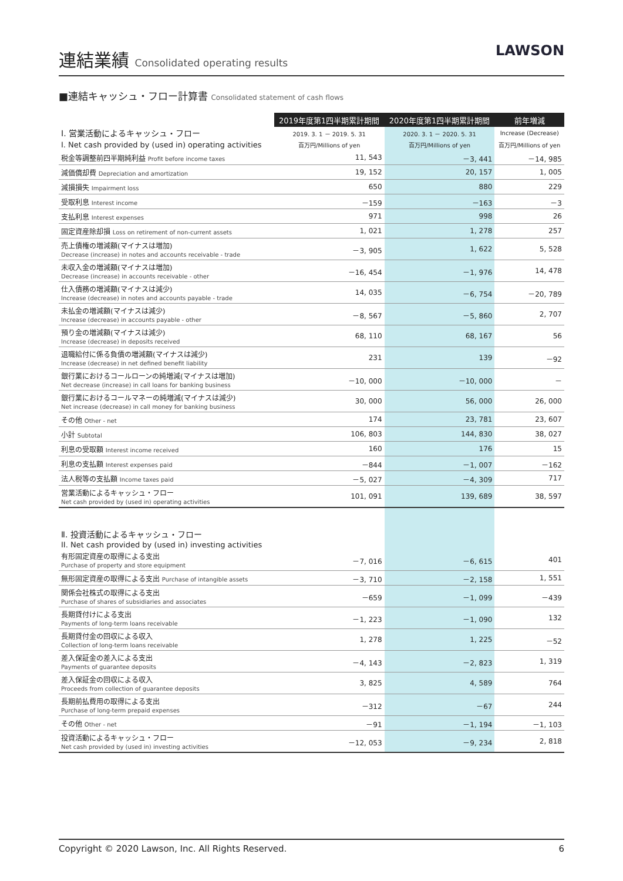連結業績 Consolidated operating results
LAWSON
■連結キャッシュ・フロー計算書 Consolidated statement of cash flows
| | 2019年度第1四半期累計期間 | 2020年度第1四半期累計期間 | 前年増減 |
| --- | --- | --- | --- |
| Ⅰ. 営業活動によるキャッシュ・フロー | 2019. 3. 1 － 2019. 5. 31 | 2020. 3. 1 － 2020. 5. 31 | Increase (Decrease) |
| I. Net cash provided by (used in) operating activities | 百万円/Millions of yen | 百万円/Millions of yen | 百万円/Millions of yen |
| 税金等調整前四半期純利益 Profit before income taxes | 11, 543 | －3, 441 | －14, 985 |
| 減価償却費 Depreciation and amortization | 19, 152 | 20, 157 | 1, 005 |
| 減損損失 Impairment loss | 650 | 880 | 229 |
| 受取利息 Interest income | －159 | －163 | －3 |
| 支払利息 Interest expenses | 971 | 998 | 26 |
| 固定資産除却損 Loss on retirement of non-current assets | 1, 021 | 1, 278 | 257 |
| 売上債権の増減額(マイナスは増加) Decrease (increase) in notes and accounts receivable - trade | －3, 905 | 1, 622 | 5, 528 |
| 未収入金の増減額(マイナスは増加) Decrease (increase) in accounts receivable - other | －16, 454 | －1, 976 | 14, 478 |
| 仕入債務の増減額(マイナスは減少) Increase (decrease) in notes and accounts payable - trade | 14, 035 | －6, 754 | －20, 789 |
| 未払金の増減額(マイナスは減少) Increase (decrease) in accounts payable - other | －8, 567 | －5, 860 | 2, 707 |
| 預り金の増減額(マイナスは減少) Increase (decrease) in deposits received | 68, 110 | 68, 167 | 56 |
| 退職給付に係る負債の増減額(マイナスは減少) Increase (decrease) in net defined benefit liability | 231 | 139 | －92 |
| 銀行業におけるコールローンの純増減(マイナスは増加) Net decrease (increase) in call loans for banking business | －10, 000 | －10, 000 | － |
| 銀行業におけるコールマネーの純増減(マイナスは減少) Net increase (decrease) in call money for banking business | 30, 000 | 56, 000 | 26, 000 |
| その他 Other - net | 174 | 23, 781 | 23, 607 |
| 小計 Subtotal | 106, 803 | 144, 830 | 38, 027 |
| 利息の受取額 Interest income received | 160 | 176 | 15 |
| 利息の支払額 Interest expenses paid | －844 | －1, 007 | －162 |
| 法人税等の支払額 Income taxes paid | －5, 027 | －4, 309 | 717 |
| 営業活動によるキャッシュ・フロー Net cash provided by (used in) operating activities | 101, 091 | 139, 689 | 38, 597 |
| Ⅱ. 投資活動によるキャッシュ・フロー II. Net cash provided by (used in) investing activities | | | |
| 有形固定資産の取得による支出 Purchase of property and store equipment | －7, 016 | －6, 615 | 401 |
| 無形固定資産の取得による支出 Purchase of intangible assets | －3, 710 | －2, 158 | 1, 551 |
| 関係会社株式の取得による支出 Purchase of shares of subsidiaries and associates | －659 | －1, 099 | －439 |
| 長期貸付けによる支出 Payments of long-term loans receivable | －1, 223 | －1, 090 | 132 |
| 長期貸付金の回収による収入 Collection of long-term loans receivable | 1, 278 | 1, 225 | －52 |
| 差入保証金の差入による支出 Payments of guarantee deposits | －4, 143 | －2, 823 | 1, 319 |
| 差入保証金の回収による収入 Proceeds from collection of guarantee deposits | 3, 825 | 4, 589 | 764 |
| 長期前払費用の取得による支出 Purchase of long-term prepaid expenses | －312 | －67 | 244 |
| その他 Other - net | －91 | －1, 194 | －1, 103 |
| 投資活動によるキャッシュ・フロー Net cash provided by (used in) investing activities | －12, 053 | －9, 234 | 2, 818 |
Copyright © 2020 Lawson, Inc. All Rights Reserved. 6